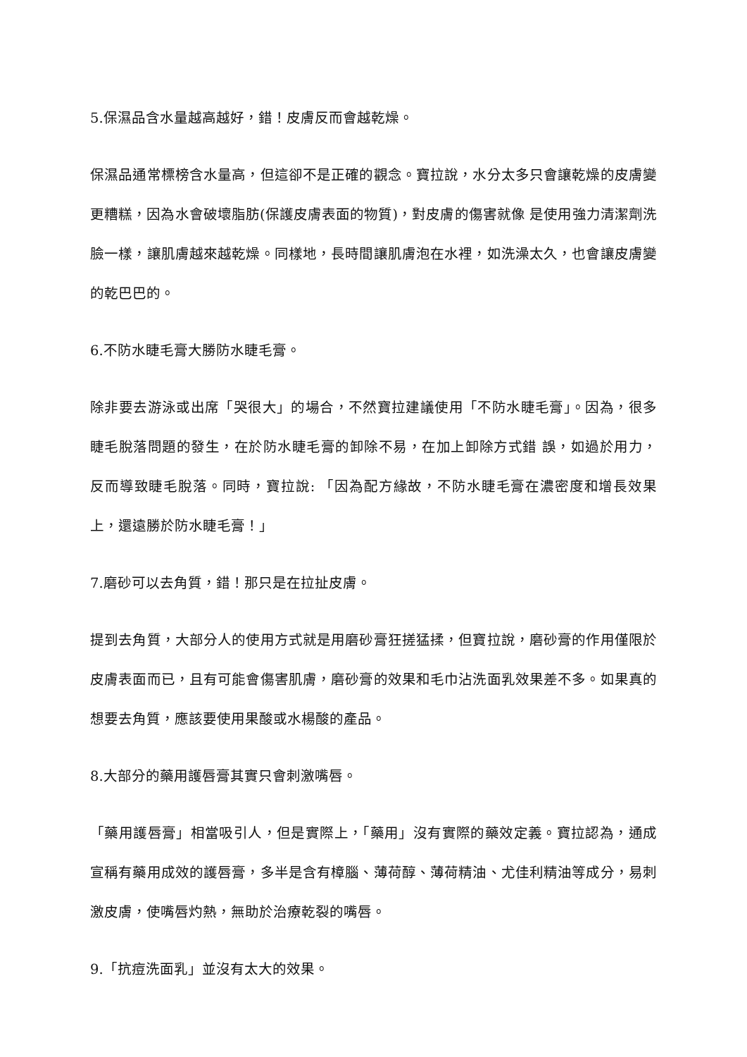5.保濕品含水量越高越好，錯！皮膚反而會越乾燥。
保濕品通常標榜含水量高，但這卻不是正確的觀念。寶拉說，水分太多只會讓乾燥的皮膚變更糟糕，因為水會破壞脂肪(保護皮膚表面的物質)，對皮膚的傷害就像 是使用強力清潔劑洗臉一樣，讓肌膚越來越乾燥。同樣地，長時間讓肌膚泡在水裡，如洗澡太久，也會讓皮膚變的乾巴巴的。
6.不防水睫毛膏大勝防水睫毛膏。
除非要去游泳或出席「哭很大」的場合，不然寶拉建議使用「不防水睫毛膏」。因為，很多睫毛脫落問題的發生，在於防水睫毛膏的卸除不易，在加上卸除方式錯 誤，如過於用力，反而導致睫毛脫落。同時，寶拉說: 「因為配方緣故，不防水睫毛膏在濃密度和增長效果上，還遠勝於防水睫毛膏！」
7.磨砂可以去角質，錯！那只是在拉扯皮膚。
提到去角質，大部分人的使用方式就是用磨砂膏狂搓猛揉，但寶拉說，磨砂膏的作用僅限於皮膚表面而已，且有可能會傷害肌膚，磨砂膏的效果和毛巾沾洗面乳效果差不多。如果真的想要去角質，應該要使用果酸或水楊酸的產品。
8.大部分的藥用護唇膏其實只會刺激嘴唇。
「藥用護唇膏」相當吸引人，但是實際上，「藥用」沒有實際的藥效定義。寶拉認為，通成宣稱有藥用成效的護唇膏，多半是含有樟腦、薄荷醇、薄荷精油、尤佳利精油等成分，易刺激皮膚，使嘴唇灼熱，無助於治療乾裂的嘴唇。
9.「抗痘洗面乳」並沒有太大的效果。